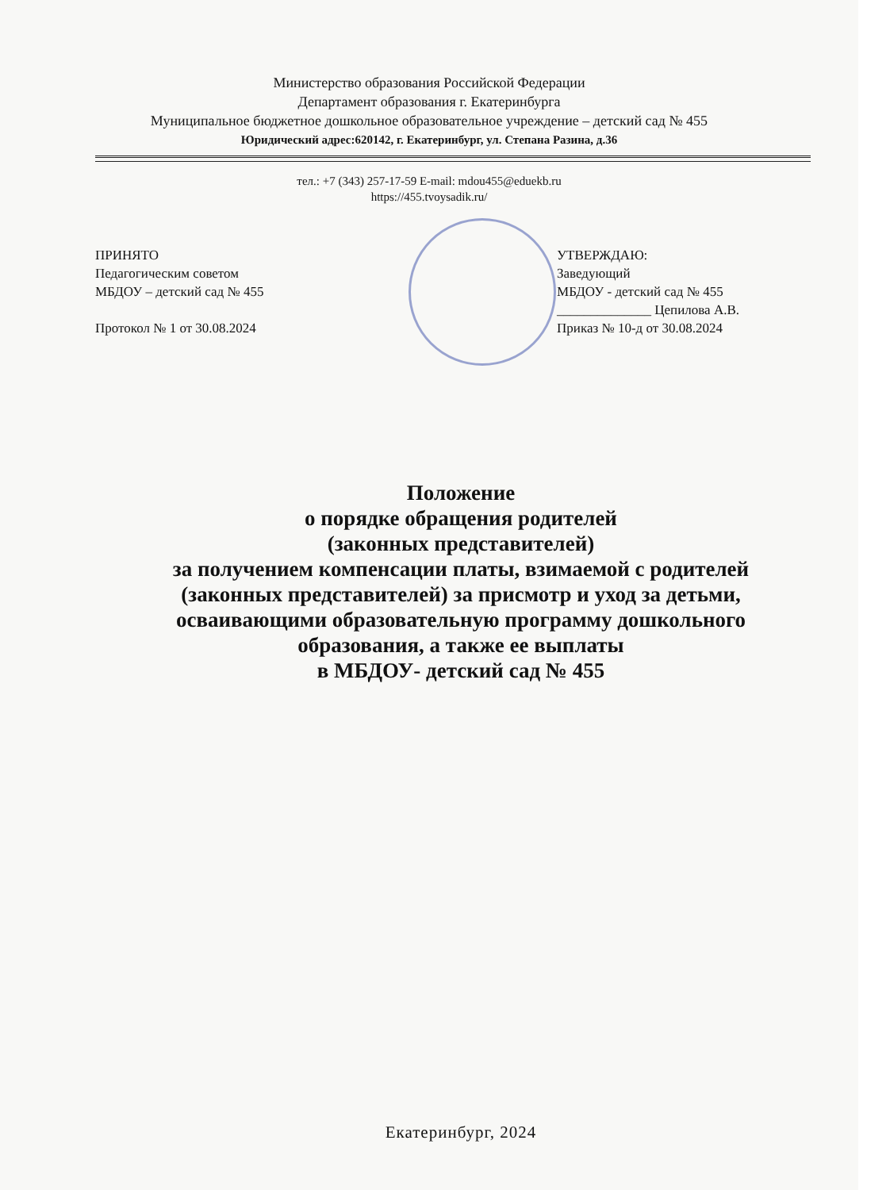Министерство образования Российской Федерации
Департамент образования г. Екатеринбурга
Муниципальное бюджетное дошкольное образовательное учреждение – детский сад № 455
Юридический адрес:620142, г. Екатеринбург, ул. Степана Разина, д.36
тел.: +7 (343) 257-17-59 E-mail: mdou455@eduekb.ru
https://455.tvoysadik.ru/
ПРИНЯТО
Педагогическим советом
МБДОУ – детский сад № 455
Протокол № 1 от 30.08.2024
УТВЕРЖДАЮ:
Заведующий
МБДОУ - детский сад № 455
______________ Цепилова А.В.
Приказ № 10-д от 30.08.2024
Положение
о порядке обращения родителей
(законных представителей)
за получением компенсации платы, взимаемой с родителей
(законных представителей) за присмотр и уход за детьми,
осваивающими образовательную программу дошкольного
образования, а также ее выплаты
в МБДОУ- детский сад № 455
Екатеринбург, 2024